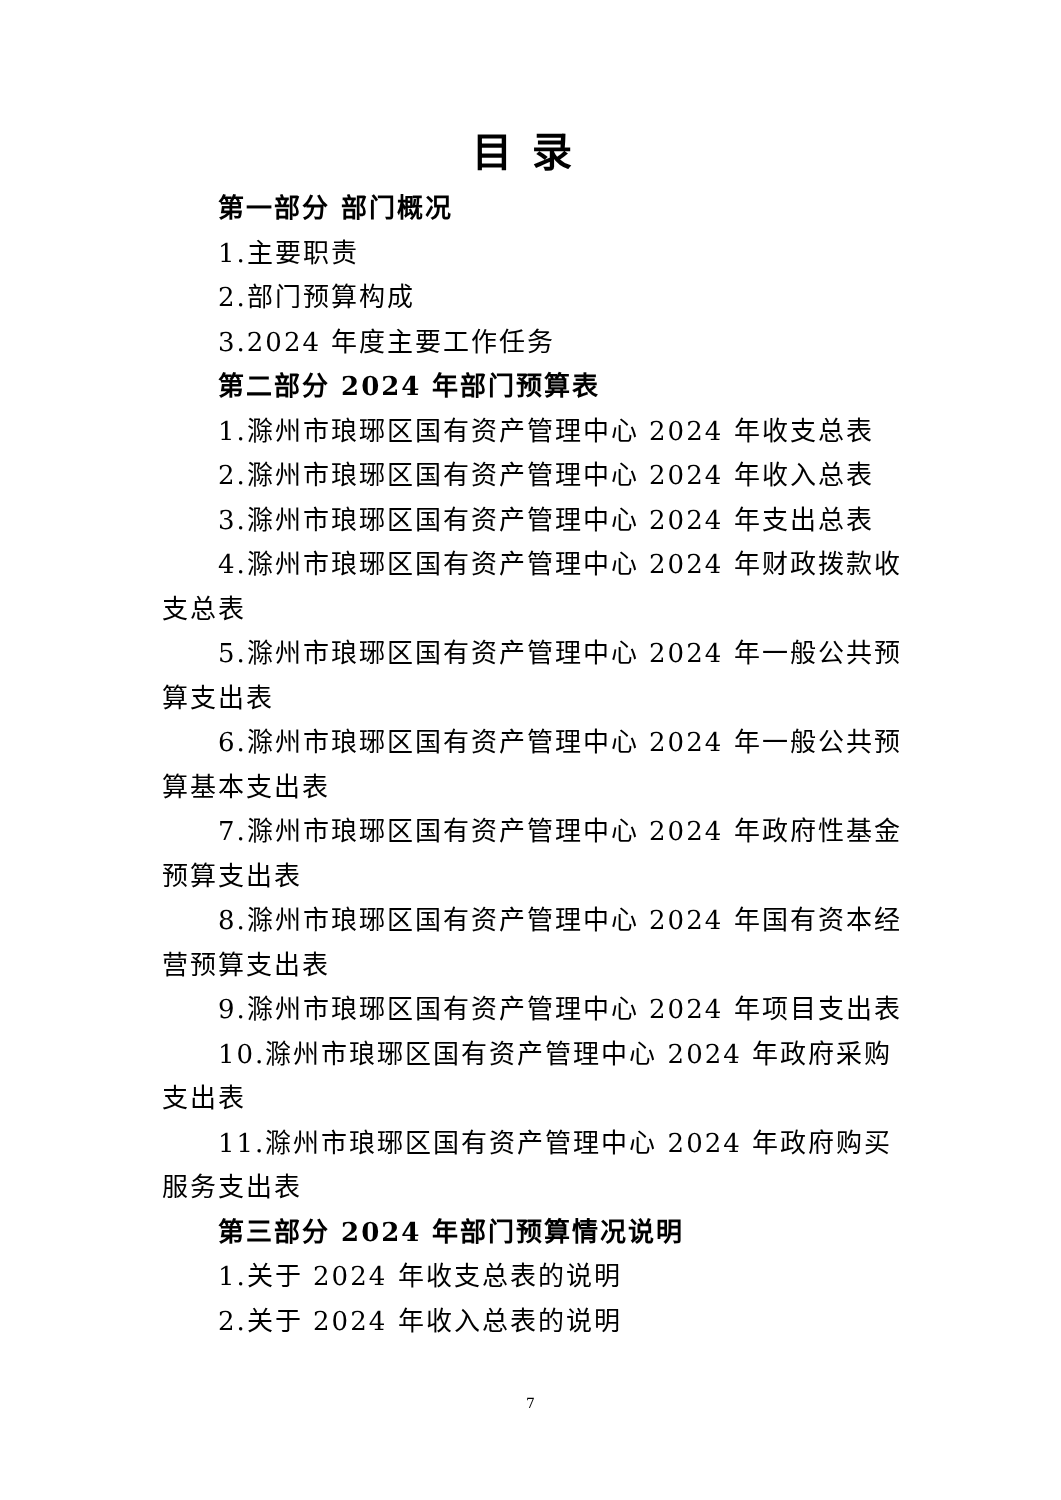目录
第一部分 部门概况
1.主要职责
2.部门预算构成
3.2024 年度主要工作任务
第二部分 2024 年部门预算表
1.滁州市琅琊区国有资产管理中心 2024 年收支总表
2.滁州市琅琊区国有资产管理中心 2024 年收入总表
3.滁州市琅琊区国有资产管理中心 2024 年支出总表
4.滁州市琅琊区国有资产管理中心 2024 年财政拨款收支总表
5.滁州市琅琊区国有资产管理中心 2024 年一般公共预算支出表
6.滁州市琅琊区国有资产管理中心 2024 年一般公共预算基本支出表
7.滁州市琅琊区国有资产管理中心 2024 年政府性基金预算支出表
8.滁州市琅琊区国有资产管理中心 2024 年国有资本经营预算支出表
9.滁州市琅琊区国有资产管理中心 2024 年项目支出表
10.滁州市琅琊区国有资产管理中心 2024 年政府采购支出表
11.滁州市琅琊区国有资产管理中心 2024 年政府购买服务支出表
第三部分 2024 年部门预算情况说明
1.关于 2024 年收支总表的说明
2.关于 2024 年收入总表的说明
7